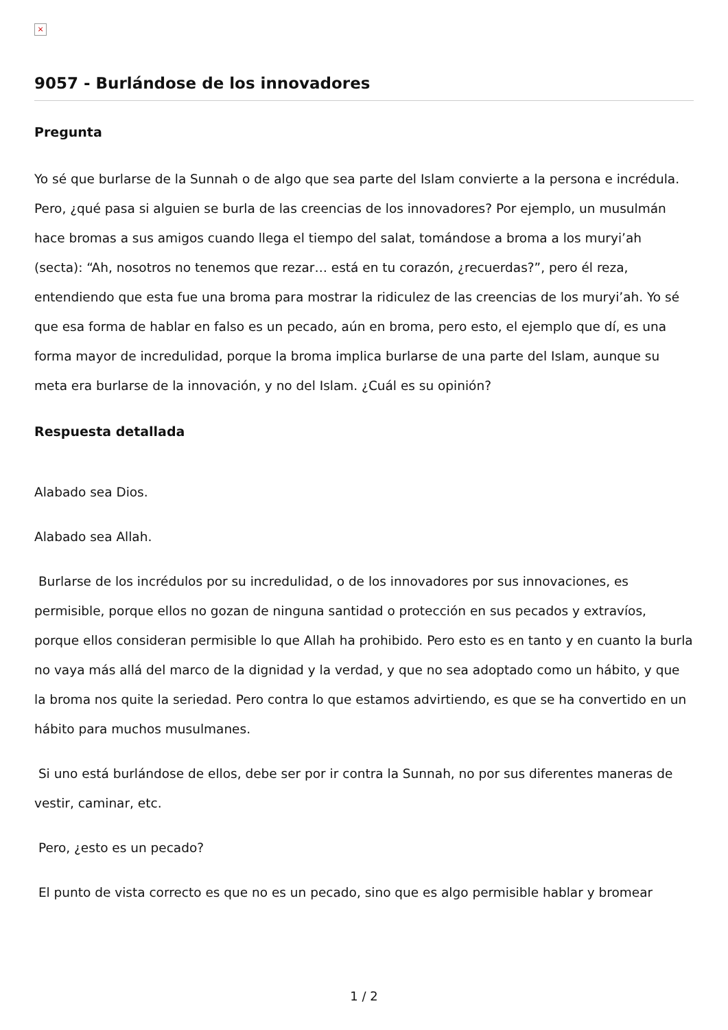×
9057 - Burlándose de los innovadores
Pregunta
Yo sé que burlarse de la Sunnah o de algo que sea parte del Islam convierte a la persona e incrédula. Pero, ¿qué pasa si alguien se burla de las creencias de los innovadores? Por ejemplo, un musulmán hace bromas a sus amigos cuando llega el tiempo del salat, tomándose a broma a los muryi’ah (secta): “Ah, nosotros no tenemos que rezar… está en tu corazón, ¿recuerdas?”, pero él reza, entendiendo que esta fue una broma para mostrar la ridiculez de las creencias de los muryi’ah. Yo sé que esa forma de hablar en falso es un pecado, aún en broma, pero esto, el ejemplo que dí, es una forma mayor de incredulidad, porque la broma implica burlarse de una parte del Islam, aunque su meta era burlarse de la innovación, y no del Islam. ¿Cuál es su opinión?
Respuesta detallada
Alabado sea Dios.
Alabado sea Allah.
Burlarse de los incrédulos por su incredulidad, o de los innovadores por sus innovaciones, es permisible, porque ellos no gozan de ninguna santidad o protección en sus pecados y extravíos, porque ellos consideran permisible lo que Allah ha prohibido. Pero esto es en tanto y en cuanto la burla no vaya más allá del marco de la dignidad y la verdad, y que no sea adoptado como un hábito, y que la broma nos quite la seriedad. Pero contra lo que estamos advirtiendo, es que se ha convertido en un hábito para muchos musulmanes.
Si uno está burlándose de ellos, debe ser por ir contra la Sunnah, no por sus diferentes maneras de vestir, caminar, etc.
Pero, ¿esto es un pecado?
El punto de vista correcto es que no es un pecado, sino que es algo permisible hablar y bromear
1 / 2